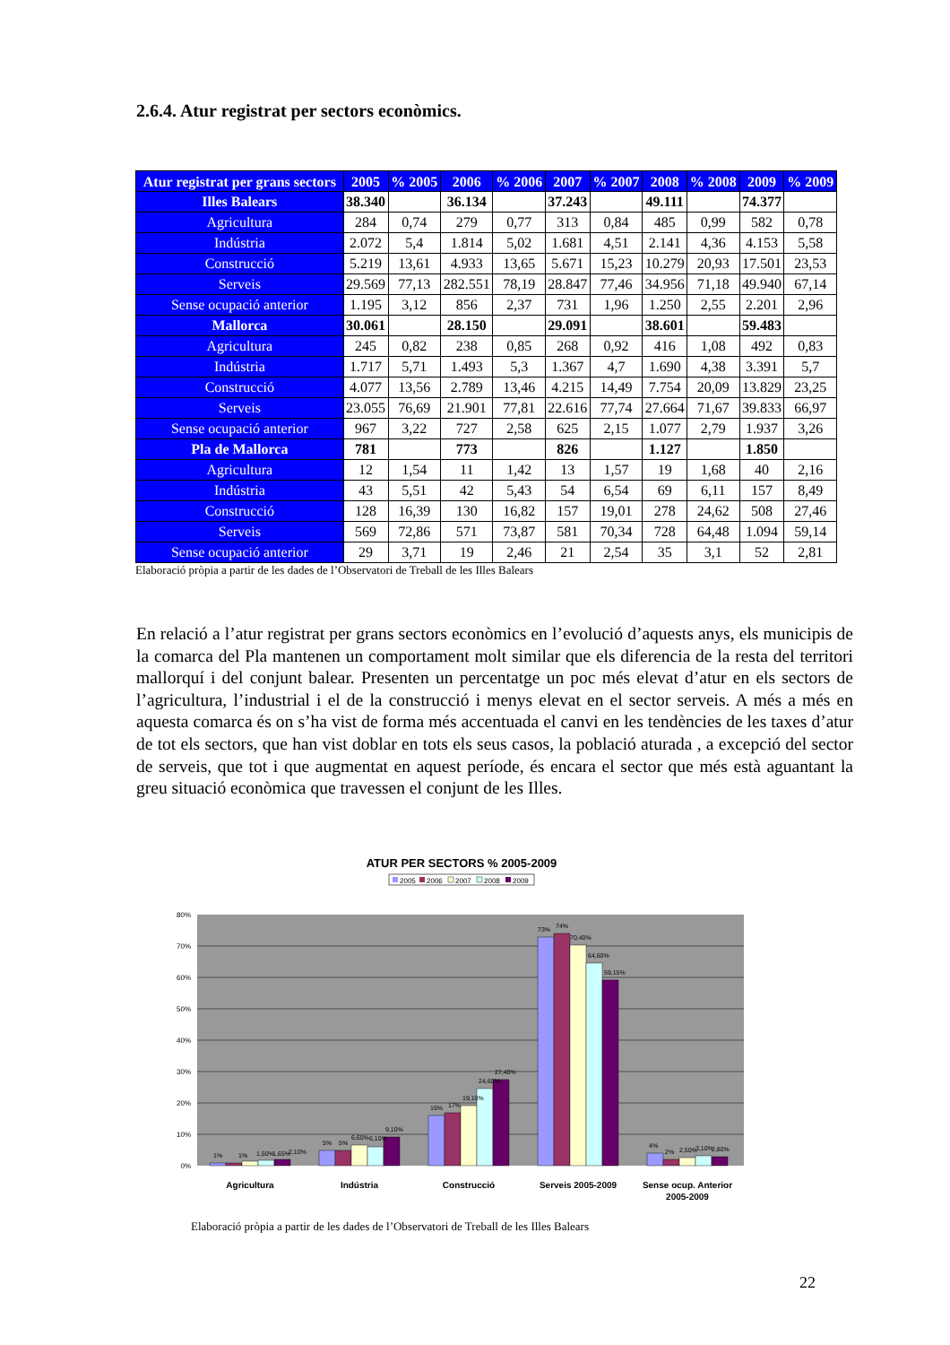2.6.4. Atur registrat per sectors econòmics.
| Atur registrat per grans sectors | 2005 | % 2005 | 2006 | % 2006 | 2007 | % 2007 | 2008 | % 2008 | 2009 | % 2009 |
| --- | --- | --- | --- | --- | --- | --- | --- | --- | --- | --- |
| Illes Balears | 38.340 | | 36.134 | | 37.243 | | 49.111 | | 74.377 | |
| Agricultura | 284 | 0,74 | 279 | 0,77 | 313 | 0,84 | 485 | 0,99 | 582 | 0,78 |
| Indústria | 2.072 | 5,4 | 1.814 | 5,02 | 1.681 | 4,51 | 2.141 | 4,36 | 4.153 | 5,58 |
| Construcció | 5.219 | 13,61 | 4.933 | 13,65 | 5.671 | 15,23 | 10.279 | 20,93 | 17.501 | 23,53 |
| Serveis | 29.569 | 77,13 | 282.551 | 78,19 | 28.847 | 77,46 | 34.956 | 71,18 | 49.940 | 67,14 |
| Sense ocupació anterior | 1.195 | 3,12 | 856 | 2,37 | 731 | 1,96 | 1.250 | 2,55 | 2.201 | 2,96 |
| Mallorca | 30.061 | | 28.150 | | 29.091 | | 38.601 | | 59.483 | |
| Agricultura | 245 | 0,82 | 238 | 0,85 | 268 | 0,92 | 416 | 1,08 | 492 | 0,83 |
| Indústria | 1.717 | 5,71 | 1.493 | 5,3 | 1.367 | 4,7 | 1.690 | 4,38 | 3.391 | 5,7 |
| Construcció | 4.077 | 13,56 | 2.789 | 13,46 | 4.215 | 14,49 | 7.754 | 20,09 | 13.829 | 23,25 |
| Serveis | 23.055 | 76,69 | 21.901 | 77,81 | 22.616 | 77,74 | 27.664 | 71,67 | 39.833 | 66,97 |
| Sense ocupació anterior | 967 | 3,22 | 727 | 2,58 | 625 | 2,15 | 1.077 | 2,79 | 1.937 | 3,26 |
| Pla de Mallorca | 781 | | 773 | | 826 | | 1.127 | | 1.850 | |
| Agricultura | 12 | 1,54 | 11 | 1,42 | 13 | 1,57 | 19 | 1,68 | 40 | 2,16 |
| Indústria | 43 | 5,51 | 42 | 5,43 | 54 | 6,54 | 69 | 6,11 | 157 | 8,49 |
| Construcció | 128 | 16,39 | 130 | 16,82 | 157 | 19,01 | 278 | 24,62 | 508 | 27,46 |
| Serveis | 569 | 72,86 | 571 | 73,87 | 581 | 70,34 | 728 | 64,48 | 1.094 | 59,14 |
| Sense ocupació anterior | 29 | 3,71 | 19 | 2,46 | 21 | 2,54 | 35 | 3,1 | 52 | 2,81 |
Elaboració pròpia a partir de les dades de l’Observatori de Treball de les Illes Balears
En relació a l’atur registrat per grans sectors econòmics en l’evolució d’aquests anys, els municipis de la comarca del Pla mantenen un comportament molt similar que els diferencia de la resta del territori mallorquí i del conjunt balear. Presenten un percentatge un poc més elevat d’atur en els sectors de l’agricultura, l’industrial i el de la construcció i menys elevat en el sector serveis. A més a més en aquesta comarca és on s’ha vist de forma més accentuada el canvi en les tendències de les taxes d’atur de tot els sectors, que han vist doblar en tots els seus casos, la població aturada , a excepció del sector de serveis, que tot i que augmentat en aquest període, és encara el sector que més està aguantant la greu situació econòmica que travessen el conjunt de les Illes.
ATUR PER SECTORS % 2005-2009
2005
2006
2007
2008
2009
80%
70%
60%
50%
40%
30%
20%
10%
0%
1%
1%
1,50%
1,65%
2,10%
5%
5%
6,60%
6,10%
9,10%
16%
17%
19,10%
24,60%
27,40%
73%
74%
70,40%
64,60%
59,15%
4%
2%
2,50%
3,10%
2,80%
Agricultura
Indústria
Construcció
Serveis 2005-2009
Sense ocup. Anterior
2005-2009
Elaboració pròpia a partir de les dades de l’Observatori de Treball de les Illes Balears
22